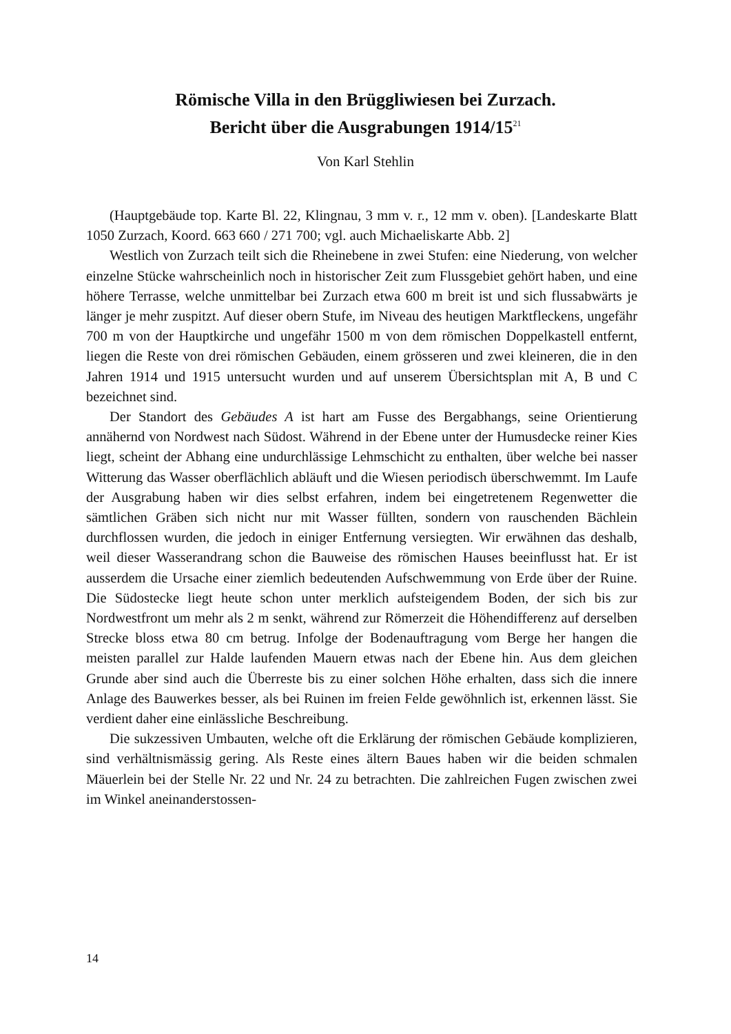Römische Villa in den Brüggliwiesen bei Zurzach.
Bericht über die Ausgrabungen 1914/15<sup>21</sup>
Von Karl Stehlin
(Hauptgebäude top. Karte Bl. 22, Klingnau, 3 mm v. r., 12 mm v. oben). [Landeskarte Blatt 1050 Zurzach, Koord. 663 660 / 271 700; vgl. auch Michaelis­karte Abb. 2]
Westlich von Zurzach teilt sich die Rheinebene in zwei Stufen: eine Niede­rung, von welcher einzelne Stücke wahrscheinlich noch in historischer Zeit zum Flussgebiet gehört haben, und eine höhere Terrasse, welche unmittelbar bei Zurzach etwa 600 m breit ist und sich flussabwärts je länger je mehr zuspitzt. Auf dieser obern Stufe, im Niveau des heutigen Marktfleckens, ungefähr 700 m von der Hauptkirche und ungefähr 1500 m von dem römischen Doppelkastell entfernt, liegen die Reste von drei römischen Gebäuden, einem grösseren und zwei kleineren, die in den Jahren 1914 und 1915 untersucht wurden und auf un­serem Übersichtsplan mit A, B und C bezeichnet sind.
Der Standort des Gebäudes A ist hart am Fusse des Bergabhangs, seine Ori­entierung annähernd von Nordwest nach Südost. Während in der Ebene unter der Humusdecke reiner Kies liegt, scheint der Abhang eine undurchlässige Lehmschicht zu enthalten, über welche bei nasser Witterung das Wasser ober­flächlich abläuft und die Wiesen periodisch überschwemmt. Im Laufe der Aus­grabung haben wir dies selbst erfahren, indem bei eingetretenem Regenwetter die sämtlichen Gräben sich nicht nur mit Wasser füllten, sondern von rauschen­den Bächlein durchflossen wurden, die jedoch in einiger Entfernung versiegten. Wir erwähnen das deshalb, weil dieser Wasserandrang schon die Bauweise des römischen Hauses beeinflusst hat. Er ist ausserdem die Ursache einer ziemlich bedeutenden Aufschwemmung von Erde über der Ruine. Die Südostecke liegt heute schon unter merklich aufsteigendem Boden, der sich bis zur Nordwest­front um mehr als 2 m senkt, während zur Römerzeit die Höhendifferenz auf derselben Strecke bloss etwa 80 cm betrug. Infolge der Bodenauftragung vom Berge her hangen die meisten parallel zur Halde laufenden Mauern etwas nach der Ebene hin. Aus dem gleichen Grunde aber sind auch die Überreste bis zu einer solchen Höhe erhalten, dass sich die innere Anlage des Bauwerkes besser, als bei Ruinen im freien Felde gewöhnlich ist, erkennen lässt. Sie verdient daher eine einlässliche Beschreibung.
Die sukzessiven Umbauten, welche oft die Erklärung der römischen Gebäu­de komplizieren, sind verhältnismässig gering. Als Reste eines ältern Baues haben wir die beiden schmalen Mäuerlein bei der Stelle Nr. 22 und Nr. 24 zu be­trachten. Die zahlreichen Fugen zwischen zwei im Winkel aneinanderstossen-
14